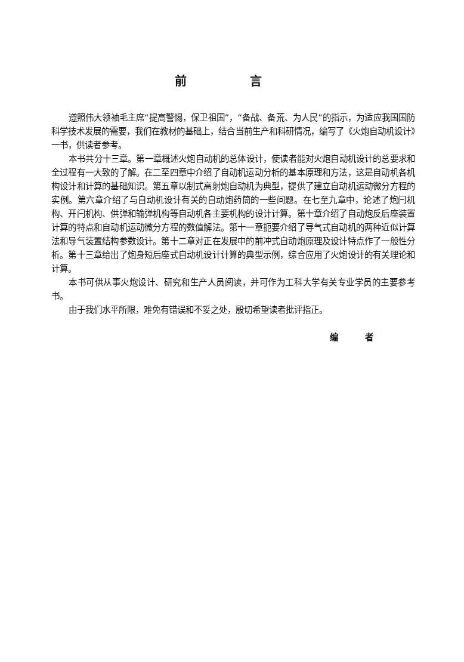前 言
遵照伟大领袖毛主席“提高警惕，保卫祖国”，“备战、备荒、为人民”的指示，为适应我国国防科学技术发展的需要，我们在教材的基础上，结合当前生产和科研情况，编写了《火炮自动机设计》一书，供读者参考。
本书共分十三章。第一章概述火炮自动机的总体设计，使读者能对火炮自动机设计的总要求和全过程有一大致的了解。在二至四章中介绍了自动机运动分析的基本原理和方法，这是自动机各机构设计和计算的基础知识。第五章以制式高射炮自动机为典型，提供了建立自动机运动微分方程的实例。第六章介绍了与自动机设计有关的自动炮药筒的一些问题。在七至九章中，论述了炮闩机构、开闩机构、供弹和输弹机构等自动机各主要机构的设计计算。第十章介绍了自动炮反后座装置计算的特点和自动机运动微分方程的数值解法。第十一章扼要介绍了导气式自动机的两种近似计算法和导气装置结构参数设计。第十二章对正在发展中的前冲式自动炮原理及设计特点作了一般性分析。第十三章给出了炮身短后座式自动机设计计算的典型示例，综合应用了火炮设计的有关理论和计算。
本书可供从事火炮设计、研究和生产人员阅读，并可作为工科大学有关专业学员的主要参考书。
由于我们水平所限，难免有错误和不妥之处，殷切希望读者批评指正。
编 者